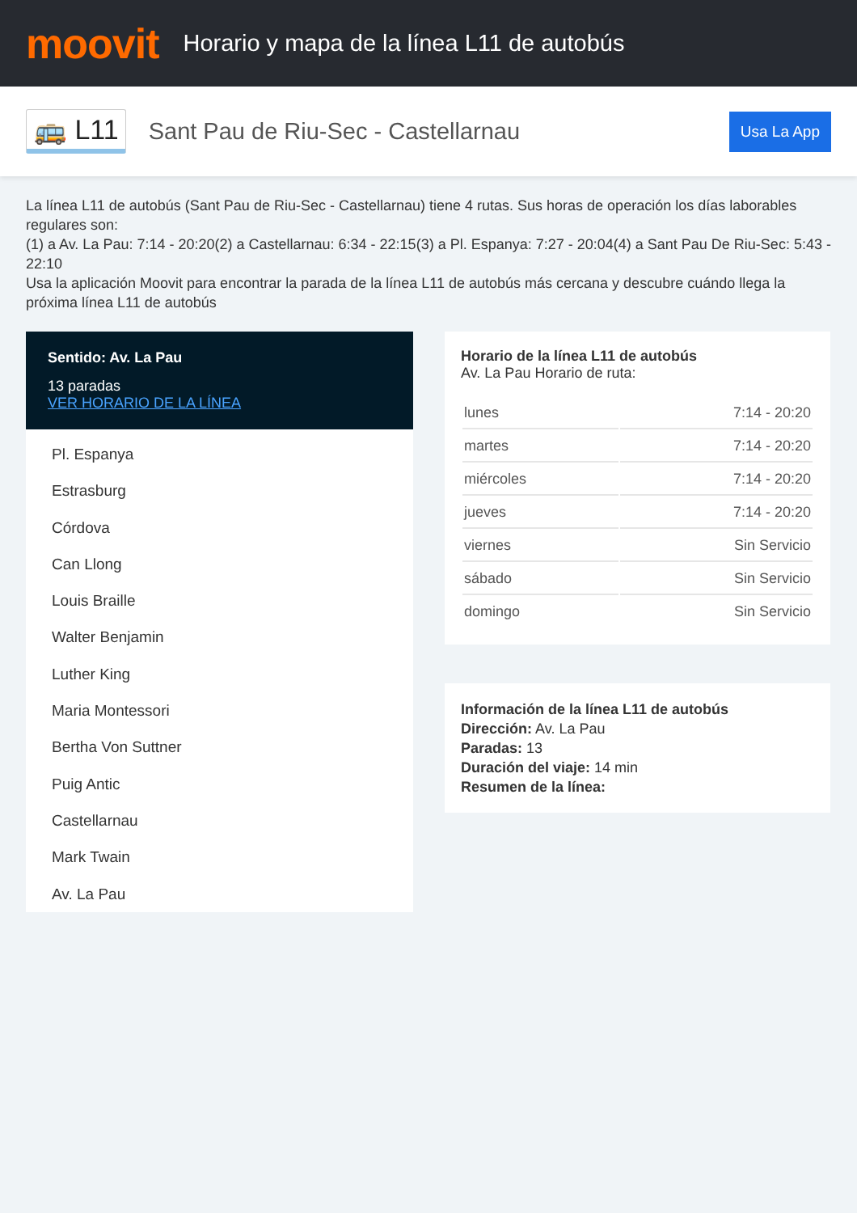moovit
Horario y mapa de la línea L11 de autobús
🚌 L11 Sant Pau de Riu-Sec - Castellarnau Usa La App
La línea L11 de autobús (Sant Pau de Riu-Sec - Castellarnau) tiene 4 rutas. Sus horas de operación los días laborables regulares son:
(1) a Av. La Pau: 7:14 - 20:20(2) a Castellarnau: 6:34 - 22:15(3) a Pl. Espanya: 7:27 - 20:04(4) a Sant Pau De Riu-Sec: 5:43 - 22:10
Usa la aplicación Moovit para encontrar la parada de la línea L11 de autobús más cercana y descubre cuándo llega la próxima línea L11 de autobús
Sentido: Av. La Pau
13 paradas
VER HORARIO DE LA LÍNEA
Pl. Espanya
Estrasburg
Córdova
Can Llong
Louis Braille
Walter Benjamin
Luther King
Maria Montessori
Bertha Von Suttner
Puig Antic
Castellarnau
Mark Twain
Av. La Pau
Horario de la línea L11 de autobús
Av. La Pau Horario de ruta:
| lunes | 7:14 - 20:20 |
| martes | 7:14 - 20:20 |
| miércoles | 7:14 - 20:20 |
| jueves | 7:14 - 20:20 |
| viernes | Sin Servicio |
| sábado | Sin Servicio |
| domingo | Sin Servicio |
Información de la línea L11 de autobús
Dirección: Av. La Pau
Paradas: 13
Duración del viaje: 14 min
Resumen de la línea: